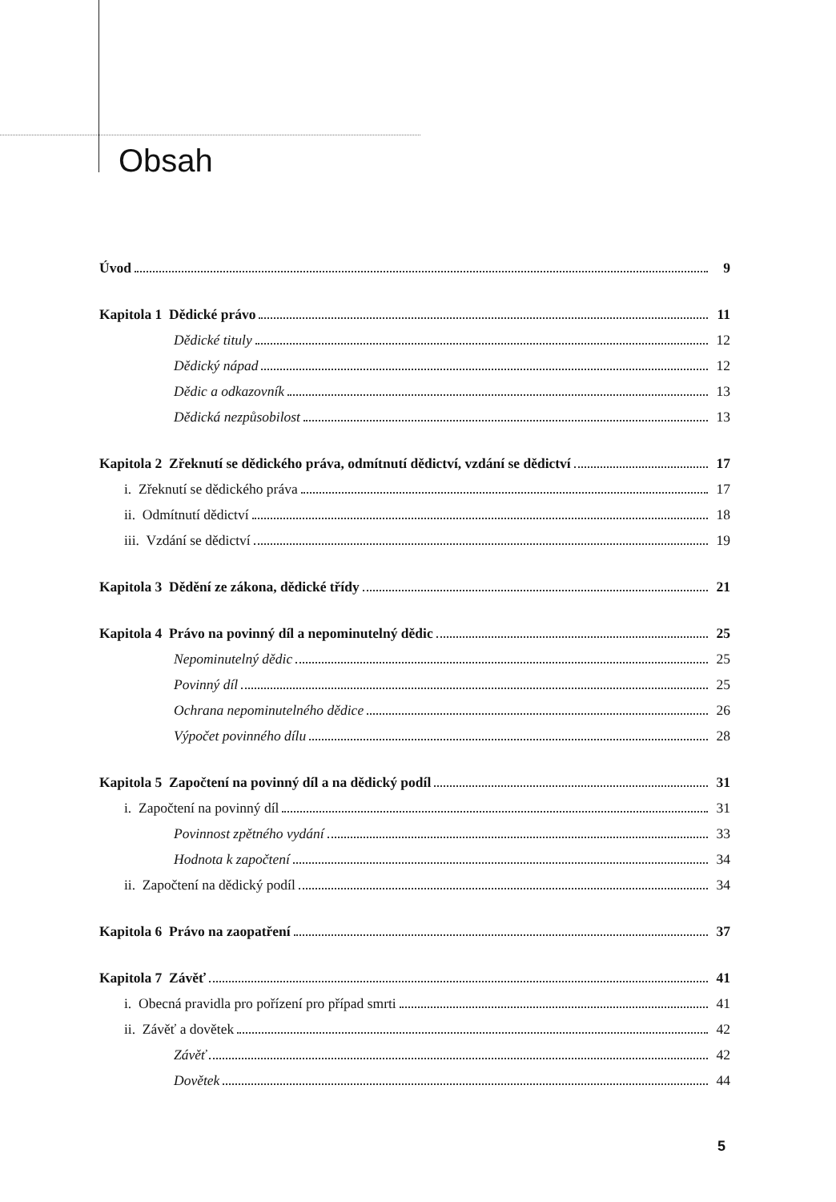Obsah
Úvod 9
Kapitola 1 Dědické právo 11
Dědické tituly 12
Dědický nápad 12
Dědic a odkazovník 13
Dědická nezpůsobilost 13
Kapitola 2 Zřeknutí se dědického práva, odmítnutí dědictví, vzdání se dědictví 17
i. Zřeknutí se dědického práva 17
ii. Odmítnutí dědictví 18
iii. Vzdání se dědictví 19
Kapitola 3 Dědění ze zákona, dědické třídy 21
Kapitola 4 Právo na povinný díl a nepominutelný dědic 25
Nepominutelný dědic 25
Povinný díl 25
Ochrana nepominutelného dědice 26
Výpočet povinného dílu 28
Kapitola 5 Započtení na povinný díl a na dědický podíl 31
i. Započtení na povinný díl 31
Povinnost zpětného vydání 33
Hodnota k započtení 34
ii. Započtení na dědický podíl 34
Kapitola 6 Právo na zaopatření 37
Kapitola 7 Závěť 41
i. Obecná pravidla pro pořízení pro případ smrti 41
ii. Závěť a dovětek 42
Závěť 42
Dovětek 44
5